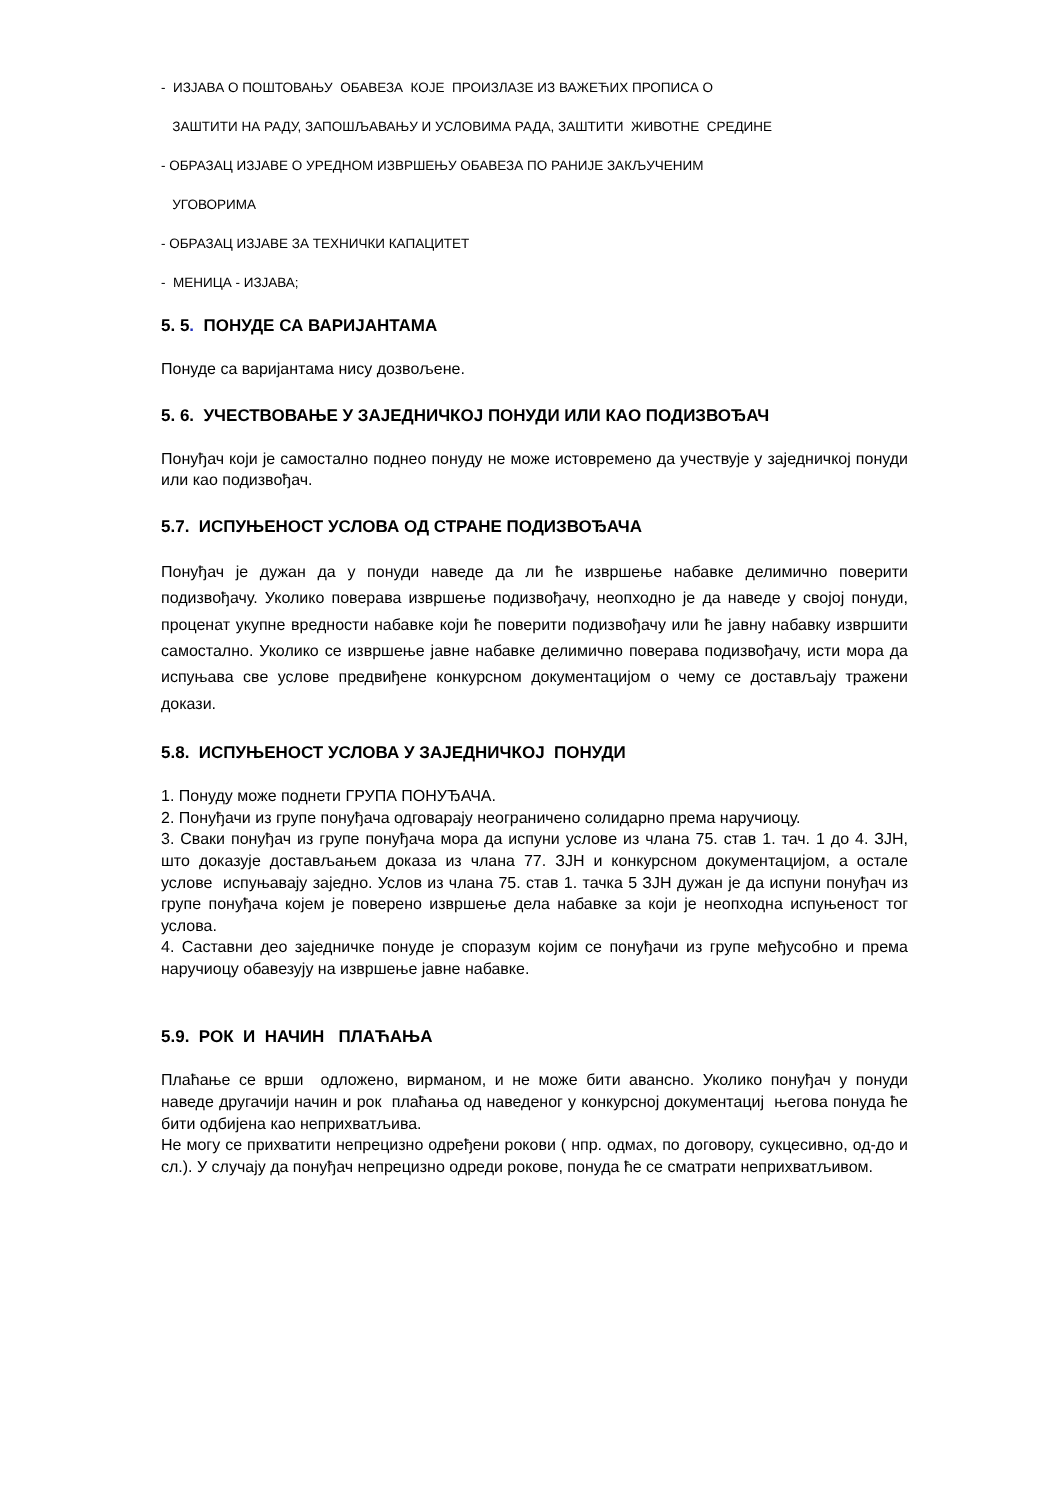- ИЗЈАВА О ПОШТОВАЊУ ОБАВЕЗА КОЈЕ ПРОИЗЛАЗЕ ИЗ ВАЖЕЋИХ ПРОПИСА О
ЗАШТИТИ НА РАДУ, ЗАПОШЉАВАЊУ И УСЛОВИМА РАДА, ЗАШТИТИ ЖИВОТНЕ СРЕДИНЕ
- ОБРАЗАЦ ИЗЈАВЕ О УРЕДНОМ ИЗВРШЕЊУ ОБАВЕЗА ПО РАНИЈЕ ЗАКЉУЧЕНИМ
УГОВОРИМА
- ОБРАЗАЦ ИЗЈАВЕ ЗА ТЕХНИЧКИ КАПАЦИТЕТ
- МЕНИЦА - ИЗЈАВА;
5. 5. ПОНУДЕ СА ВАРИЈАНТАМА
Понуде са варијантама нису дозвољене.
5. 6. УЧЕСТВОВАЊЕ У ЗАЈЕДНИЧКОЈ ПОНУДИ ИЛИ КАО ПОДИЗВОЂАЧ
Понуђач који је самостално поднео понуду не може истовремено да учествује у заједничкој понуди или као подизвођач.
5.7. ИСПУЊЕНОСТ УСЛОВА ОД СТРАНЕ ПОДИЗВОЂАЧА
Понуђач је дужан да у понуди наведе да ли ће извршење набавке делимично поверити подизвођачу. Уколико поверава извршење подизвођачу, неопходно је да наведе у својој понуди, проценат укупне вредности набавке који ће поверити подизвођачу или ће јавну набавку извршити самостално. Уколико се извршење јавне набавке делимично поверава подизвођачу, исти мора да испуњава све услове предвиђене конкурсном документацијом о чему се достављају тражени докази.
5.8. ИСПУЊЕНОСТ УСЛОВА У ЗАЈЕДНИЧКОЈ ПОНУДИ
1. Понуду може поднети ГРУПА ПОНУЂАЧА.
2. Понуђачи из групе понуђача одговарају неограничено солидарно према наручиоцу.
3. Сваки понуђач из групе понуђача мора да испуни услове из члана 75. став 1. тач. 1 до 4. ЗЈН, што доказује достављањем доказа из члана 77. ЗЈН и конкурсном документацијом, а остале услове испуњавају заједно. Услов из члана 75. став 1. тачка 5 ЗЈН дужан је да испуни понуђач из групе понуђача којем је поверено извршење дела набавке за који је неопходна испуњеност тог услова.
4. Саставни део заједничке понуде је споразум којим се понуђачи из групе међусобно и према наручиоцу обавезују на извршење јавне набавке.
5.9. РОК И НАЧИН ПЛАЋАЊА
Плаћање се врши одложено, вирманом, и не може бити авансно. Уколико понуђач у понуди наведе другачији начин и рок плаћања од наведеног у конкурсној документациј његова понуда ће бити одбијена као неприхватљива.
Не могу се прихватити непрецизно одређени рокови ( нпр. одмах, по договору, сукцесивно, од-до и сл.). У случају да понуђач непрецизно одреди рокове, понуда ће се сматрати неприхватљивом.